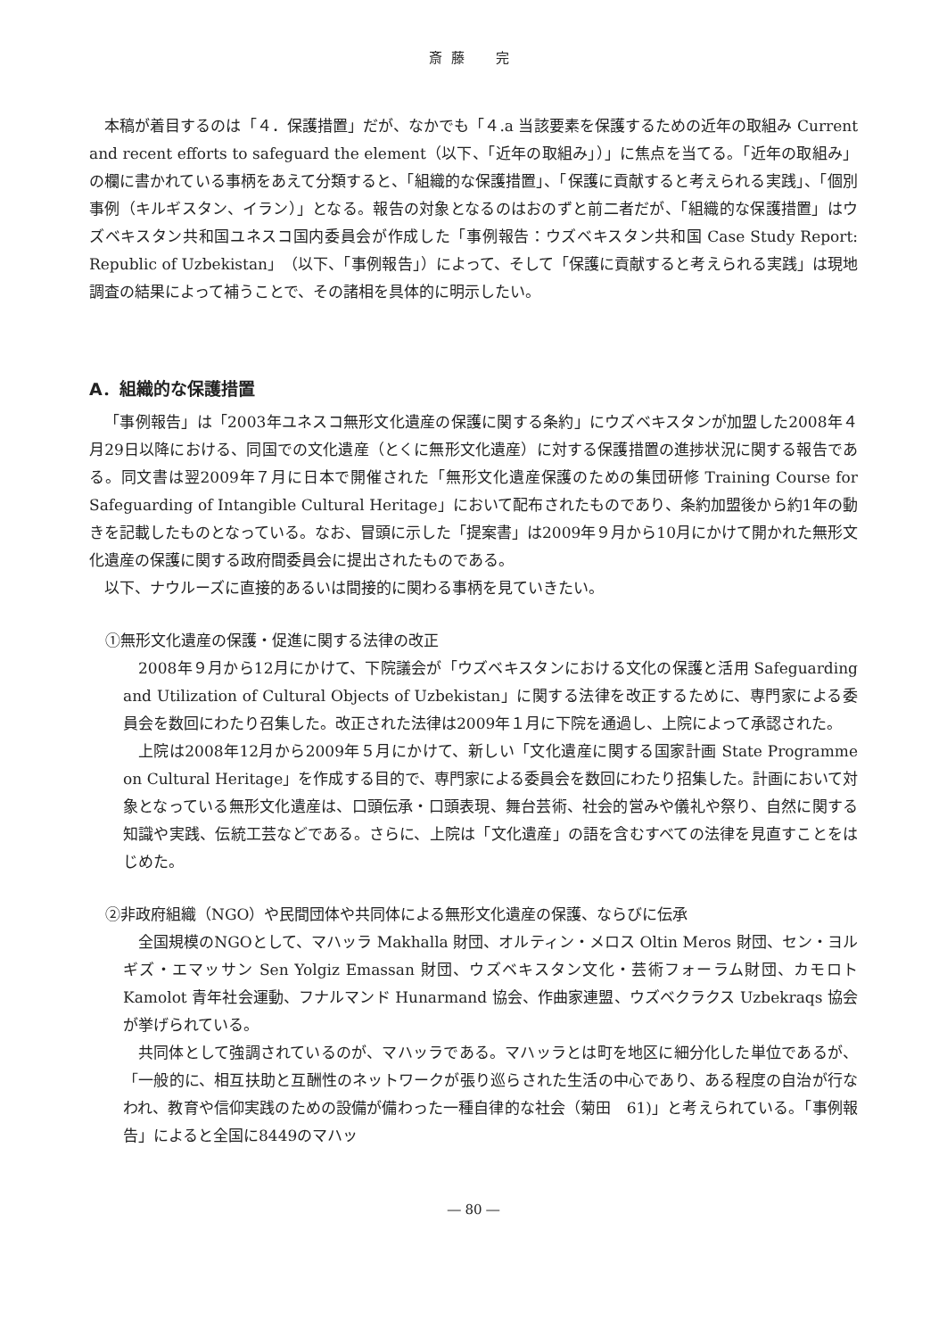斎藤　完
本稿が着目するのは「４．保護措置」だが、なかでも「４.a 当該要素を保護するための近年の取組み Current and recent efforts to safeguard the element（以下、「近年の取組み」）」に焦点を当てる。「近年の取組み」の欄に書かれている事柄をあえて分類すると、「組織的な保護措置」、「保護に貢献すると考えられる実践」、「個別事例（キルギスタン、イラン）」となる。報告の対象となるのはおのずと前二者だが、「組織的な保護措置」はウズベキスタン共和国ユネスコ国内委員会が作成した「事例報告：ウズベキスタン共和国 Case Study Report: Republic of Uzbekistan」（以下、「事例報告」）によって、そして「保護に貢献すると考えられる実践」は現地調査の結果によって補うことで、その諸相を具体的に明示したい。
A．組織的な保護措置
「事例報告」は「2003年ユネスコ無形文化遺産の保護に関する条約」にウズベキスタンが加盟した2008年４月29日以降における、同国での文化遺産（とくに無形文化遺産）に対する保護措置の進捗状況に関する報告である。同文書は翌2009年７月に日本で開催された「無形文化遺産保護のための集団研修 Training Course for Safeguarding of Intangible Cultural Heritage」において配布されたものであり、条約加盟後から約1年の動きを記載したものとなっている。なお、冒頭に示した「提案書」は2009年９月から10月にかけて開かれた無形文化遺産の保護に関する政府間委員会に提出されたものである。
以下、ナウルーズに直接的あるいは間接的に関わる事柄を見ていきたい。
①無形文化遺産の保護・促進に関する法律の改正
2008年９月から12月にかけて、下院議会が「ウズベキスタンにおける文化の保護と活用 Safeguarding and Utilization of Cultural Objects of Uzbekistan」に関する法律を改正するために、専門家による委員会を数回にわたり召集した。改正された法律は2009年１月に下院を通過し、上院によって承認された。
上院は2008年12月から2009年５月にかけて、新しい「文化遺産に関する国家計画 State Programme on Cultural Heritage」を作成する目的で、専門家による委員会を数回にわたり招集した。計画において対象となっている無形文化遺産は、口頭伝承・口頭表現、舞台芸術、社会的営みや儀礼や祭り、自然に関する知識や実践、伝統工芸などである。さらに、上院は「文化遺産」の語を含むすべての法律を見直すことをはじめた。
②非政府組織（NGO）や民間団体や共同体による無形文化遺産の保護、ならびに伝承
全国規模のNGOとして、マハッラ Makhalla 財団、オルティン・メロス Oltin Meros 財団、セン・ヨルギズ・エマッサン Sen Yolgiz Emassan 財団、ウズベキスタン文化・芸術フォーラム財団、カモロト Kamolot 青年社会運動、フナルマンド Hunarmand 協会、作曲家連盟、ウズベクラクス Uzbekraqs 協会が挙げられている。
共同体として強調されているのが、マハッラである。マハッラとは町を地区に細分化した単位であるが、「一般的に、相互扶助と互酬性のネットワークが張り巡らされた生活の中心であり、ある程度の自治が行なわれ、教育や信仰実践のための設備が備わった一種自律的な社会（菊田　61)」と考えられている。「事例報告」によると全国に8449のマハッ
― 80 ―